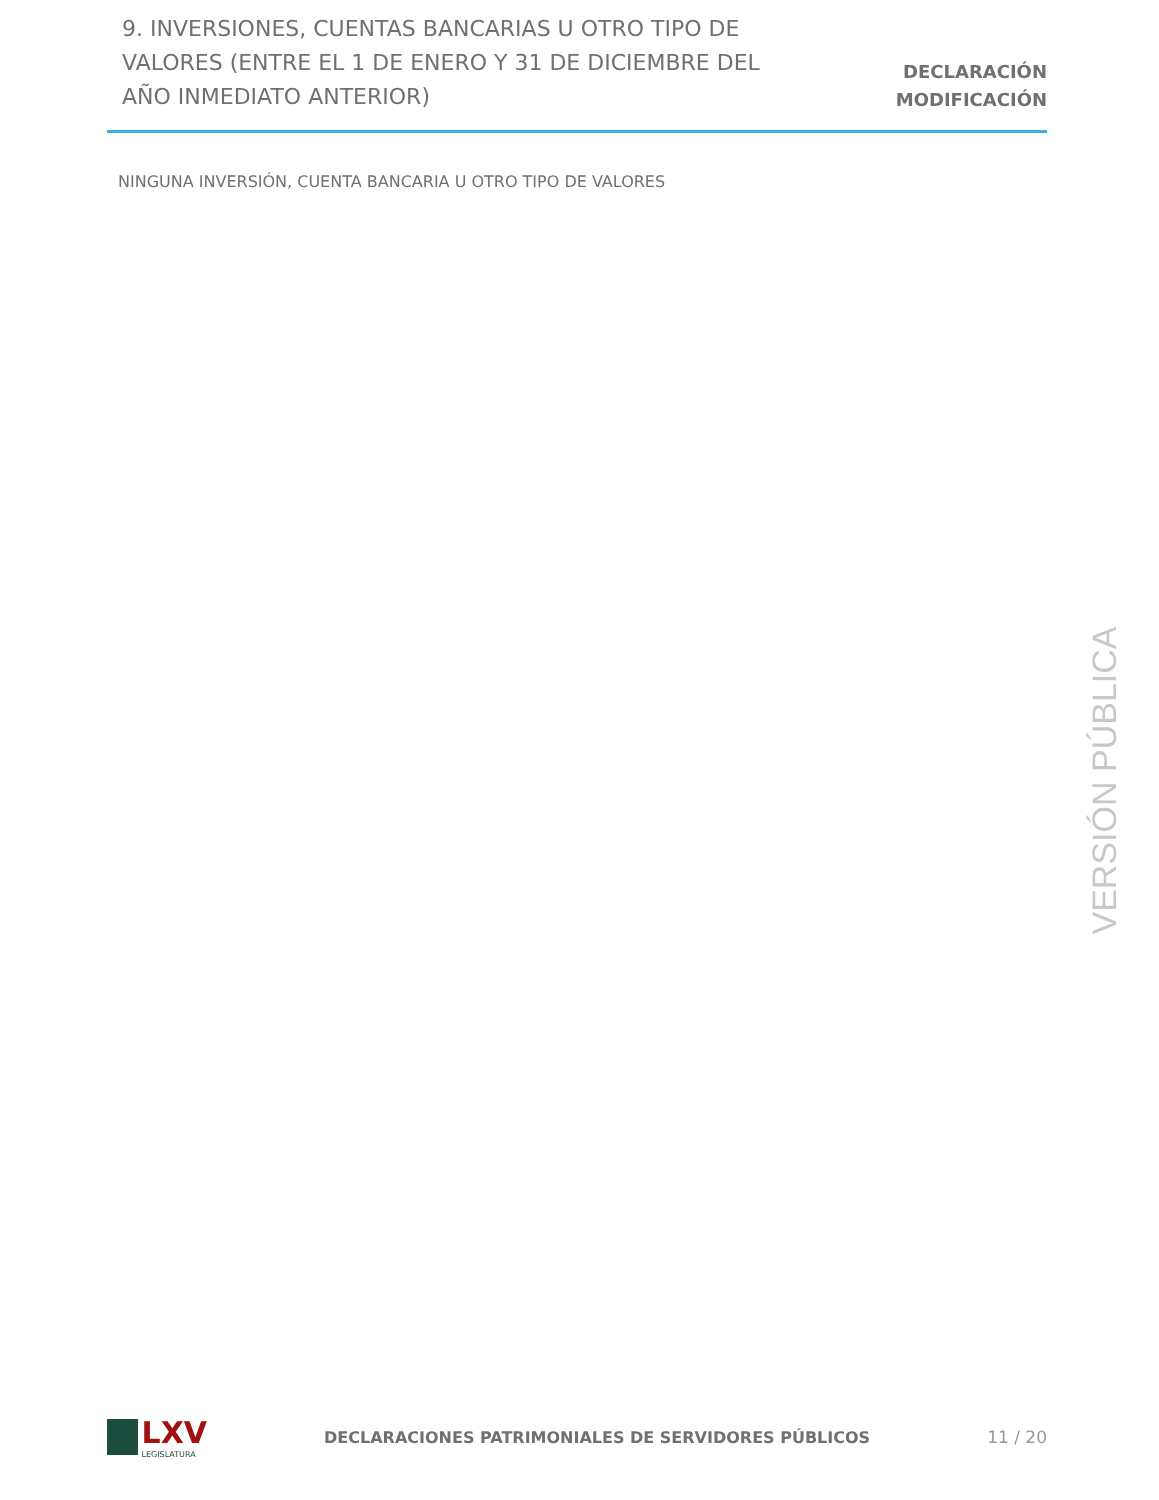9. INVERSIONES, CUENTAS BANCARIAS U OTRO TIPO DE VALORES (ENTRE EL 1 DE ENERO Y 31 DE DICIEMBRE DEL AÑO INMEDIATO ANTERIOR)
DECLARACIÓN
MODIFICACIÓN
NINGUNA INVERSIÓN, CUENTA BANCARIA U OTRO TIPO DE VALORES
VERSIÓN PÚBLICA
LXV
LEGISLATURA
DECLARACIONES PATRIMONIALES DE SERVIDORES PÚBLICOS
11 / 20